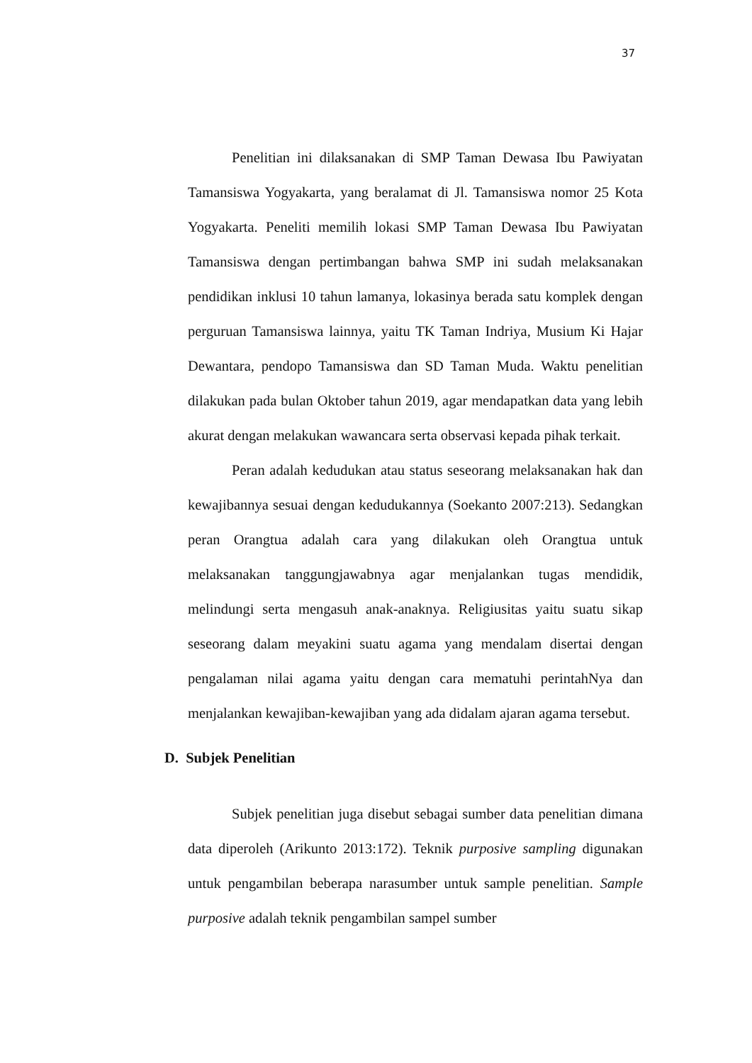37
Penelitian ini dilaksanakan di SMP Taman Dewasa Ibu Pawiyatan Tamansiswa Yogyakarta, yang beralamat di Jl. Tamansiswa nomor 25 Kota Yogyakarta. Peneliti memilih lokasi SMP Taman Dewasa Ibu Pawiyatan Tamansiswa dengan pertimbangan bahwa SMP ini sudah melaksanakan pendidikan inklusi 10 tahun lamanya, lokasinya berada satu komplek dengan perguruan Tamansiswa lainnya, yaitu TK Taman Indriya, Musium Ki Hajar Dewantara, pendopo Tamansiswa dan SD Taman Muda. Waktu penelitian dilakukan pada bulan Oktober tahun 2019, agar mendapatkan data yang lebih akurat dengan melakukan wawancara serta observasi kepada pihak terkait.
Peran adalah kedudukan atau status seseorang melaksanakan hak dan kewajibannya sesuai dengan kedudukannya (Soekanto 2007:213). Sedangkan peran Orangtua adalah cara yang dilakukan oleh Orangtua untuk melaksanakan tanggungjawabnya agar menjalankan tugas mendidik, melindungi serta mengasuh anak-anaknya. Religiusitas yaitu suatu sikap seseorang dalam meyakini suatu agama yang mendalam disertai dengan pengalaman nilai agama yaitu dengan cara mematuhi perintahNya dan menjalankan kewajiban-kewajiban yang ada didalam ajaran agama tersebut.
D. Subjek Penelitian
Subjek penelitian juga disebut sebagai sumber data penelitian dimana data diperoleh (Arikunto 2013:172). Teknik purposive sampling digunakan untuk pengambilan beberapa narasumber untuk sample penelitian. Sample purposive adalah teknik pengambilan sampel sumber